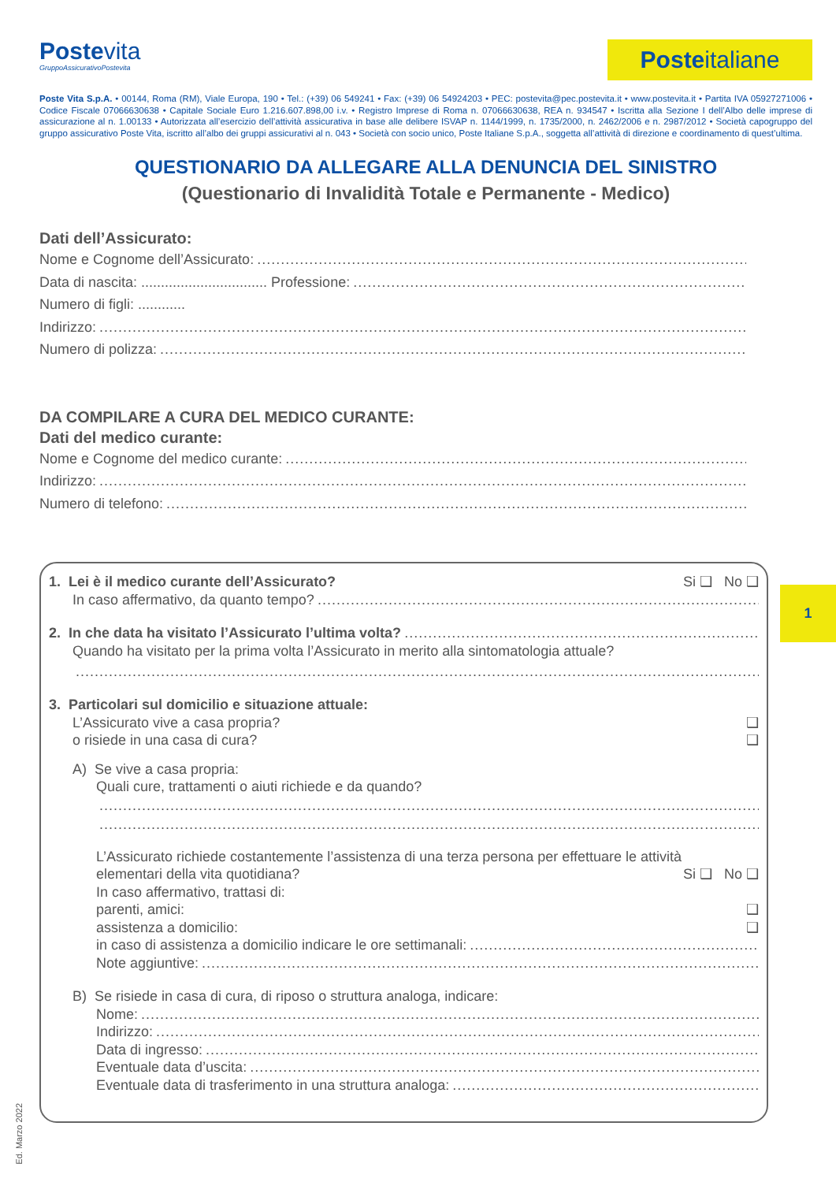Postevita
GruppoAssicurativoPostevita
Posteitaliane
Poste Vita S.p.A. • 00144, Roma (RM), Viale Europa, 190 • Tel.: (+39) 06 549241 • Fax: (+39) 06 54924203 • PEC: postevita@pec.postevita.it • www.postevita.it • Partita IVA 05927271006 • Codice Fiscale 07066630638 • Capitale Sociale Euro 1.216.607.898,00 i.v. • Registro Imprese di Roma n. 07066630638, REA n. 934547 • Iscritta alla Sezione I dell’Albo delle imprese di assicurazione al n. 1.00133 • Autorizzata all’esercizio dell’attività assicurativa in base alle delibere ISVAP n. 1144/1999, n. 1735/2000, n. 2462/2006 e n. 2987/2012 • Società capogruppo del gruppo assicurativo Poste Vita, iscritto all’albo dei gruppi assicurativi al n. 043 • Società con socio unico, Poste Italiane S.p.A., soggetta all’attività di direzione e coordinamento di quest’ultima.
QUESTIONARIO DA ALLEGARE ALLA DENUNCIA DEL SINISTRO
(Questionario di Invalidità Totale e Permanente - Medico)
Dati dell’Assicurato:
Nome e Cognome dell’Assicurato:
Data di nascita: ................................ Professione:
Numero di figli: ............
Indirizzo:
Numero di polizza:
DA COMPILARE A CURA DEL MEDICO CURANTE:
Dati del medico curante:
Nome e Cognome del medico curante:
Indirizzo:
Numero di telefono:
1. Lei è il medico curante dell’Assicurato? Si ❑ No ❑
In caso affermativo, da quanto tempo?
2. In che data ha visitato l’Assicurato l’ultima volta?
Quando ha visitato per la prima volta l’Assicurato in merito alla sintomatologia attuale?
3. Particolari sul domicilio e situazione attuale:
L’Assicurato vive a casa propria? ❑
o risiede in una casa di cura? ❑
A) Se vive a casa propria:
Quali cure, trattamenti o aiuti richiede e da quando?
L’Assicurato richiede costantemente l’assistenza di una terza persona per effettuare le attività
elementari della vita quotidiana? Si ❑ No ❑
In caso affermativo, trattasi di:
parenti, amici: ❑
assistenza a domicilio: ❑
in caso di assistenza a domicilio indicare le ore settimanali:
Note aggiuntive:
B) Se risiede in casa di cura, di riposo o struttura analoga, indicare:
Nome:
Indirizzo:
Data di ingresso:
Eventuale data d’uscita:
Eventuale data di trasferimento in una struttura analoga:
1
Ed. Marzo 2022